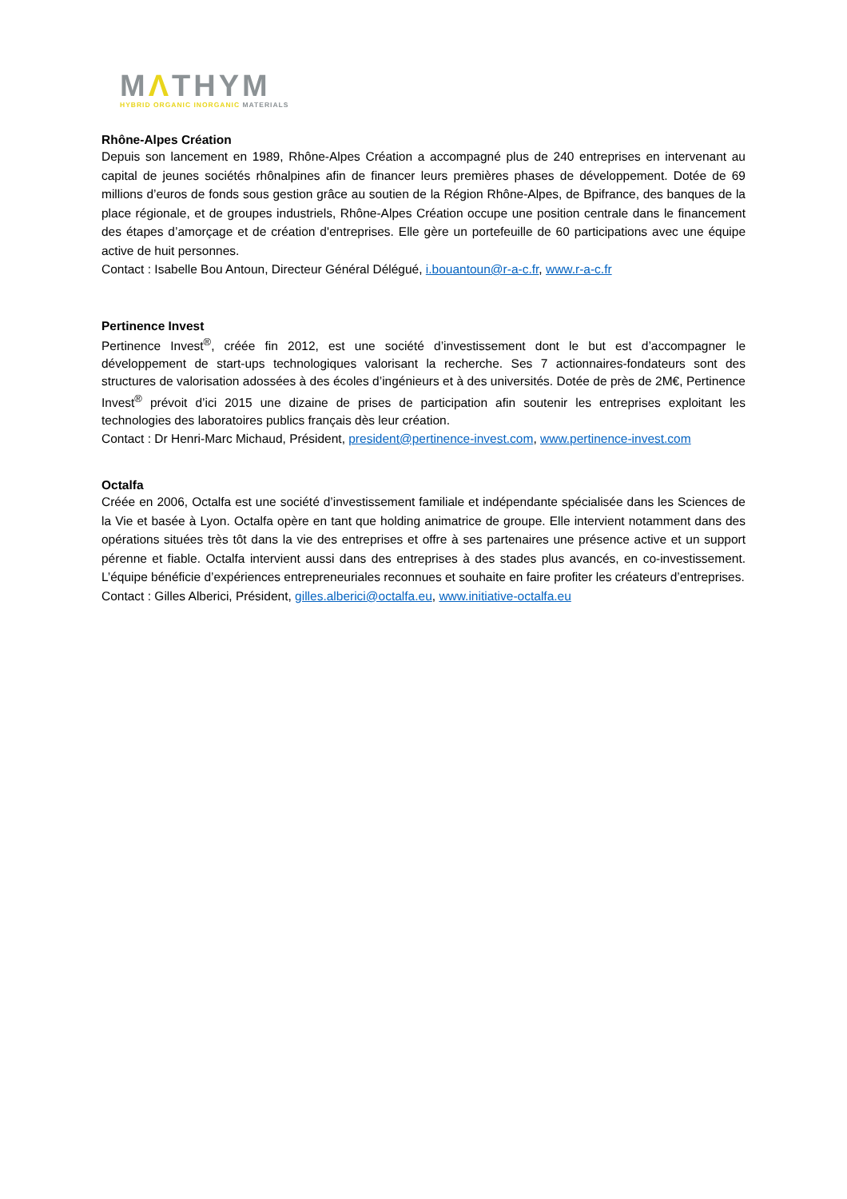MΛTHYM
HYBRID ORGANIC INORGANIC MATERIALS
Rhône-Alpes Création
Depuis son lancement en 1989, Rhône-Alpes Création a accompagné plus de 240 entreprises en intervenant au capital de jeunes sociétés rhônalpines afin de financer leurs premières phases de développement. Dotée de 69 millions d’euros de fonds sous gestion grâce au soutien de la Région Rhône-Alpes, de Bpifrance, des banques de la place régionale, et de groupes industriels, Rhône-Alpes Création occupe une position centrale dans le financement des étapes d’amorçage et de création d'entreprises. Elle gère un portefeuille de 60 participations avec une équipe active de huit personnes.
Contact : Isabelle Bou Antoun, Directeur Général Délégué, i.bouantoun@r-a-c.fr, www.r-a-c.fr
Pertinence Invest
Pertinence Invest<sup>®</sup>, créée fin 2012, est une société d’investissement dont le but est d’accompagner le développement de start-ups technologiques valorisant la recherche. Ses 7 actionnaires-fondateurs sont des structures de valorisation adossées à des écoles d’ingénieurs et à des universités. Dotée de près de 2M€, Pertinence Invest<sup>®</sup> prévoit d’ici 2015 une dizaine de prises de participation afin soutenir les entreprises exploitant les technologies des laboratoires publics français dès leur création.
Contact : Dr Henri-Marc Michaud, Président, president@pertinence-invest.com, www.pertinence-invest.com
Octalfa
Créée en 2006, Octalfa est une société d’investissement familiale et indépendante spécialisée dans les Sciences de la Vie et basée à Lyon. Octalfa opère en tant que holding animatrice de groupe. Elle intervient notamment dans des opérations situées très tôt dans la vie des entreprises et offre à ses partenaires une présence active et un support pérenne et fiable. Octalfa intervient aussi dans des entreprises à des stades plus avancés, en co-investissement. L’équipe bénéficie d’expériences entrepreneuriales reconnues et souhaite en faire profiter les créateurs d’entreprises.
Contact : Gilles Alberici, Président, gilles.alberici@octalfa.eu, www.initiative-octalfa.eu